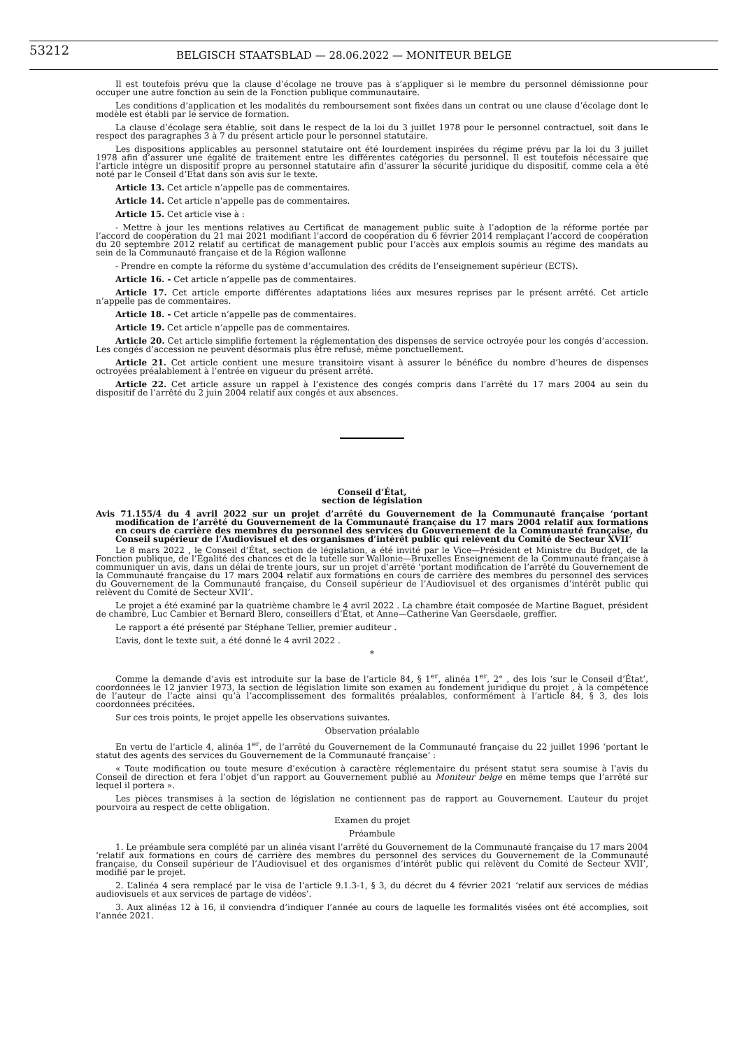53212 BELGISCH STAATSBLAD — 28.06.2022 — MONITEUR BELGE
Il est toutefois prévu que la clause d’écolage ne trouve pas à s’appliquer si le membre du personnel démissionne pour occuper une autre fonction au sein de la Fonction publique communautaire.
Les conditions d’application et les modalités du remboursement sont fixées dans un contrat ou une clause d’écolage dont le modèle est établi par le service de formation.
La clause d’écolage sera établie, soit dans le respect de la loi du 3 juillet 1978 pour le personnel contractuel, soit dans le respect des paragraphes 3 à 7 du présent article pour le personnel statutaire.
Les dispositions applicables au personnel statutaire ont été lourdement inspirées du régime prévu par la loi du 3 juillet 1978 afin d’assurer une égalité de traitement entre les différentes catégories du personnel. Il est toutefois nécessaire que l’article intègre un dispositif propre au personnel statutaire afin d’assurer la sécurité juridique du dispositif, comme cela a été noté par le Conseil d’Etat dans son avis sur le texte.
Article 13. Cet article n’appelle pas de commentaires.
Article 14. Cet article n’appelle pas de commentaires.
Article 15. Cet article vise à :
- Mettre à jour les mentions relatives au Certificat de management public suite à l’adoption de la réforme portée par l’accord de coopération du 21 mai 2021 modifiant l’accord de coopération du 6 février 2014 remplaçant l’accord de coopération du 20 septembre 2012 relatif au certificat de management public pour l’accès aux emplois soumis au régime des mandats au sein de la Communauté française et de la Région wallonne
- Prendre en compte la réforme du système d’accumulation des crédits de l’enseignement supérieur (ECTS).
Article 16. - Cet article n’appelle pas de commentaires.
Article 17. Cet article emporte différentes adaptations liées aux mesures reprises par le présent arrêté. Cet article n’appelle pas de commentaires.
Article 18. - Cet article n’appelle pas de commentaires.
Article 19. Cet article n’appelle pas de commentaires.
Article 20. Cet article simplifie fortement la réglementation des dispenses de service octroyée pour les congés d’accession. Les congés d’accession ne peuvent désormais plus être refusé, même ponctuellement.
Article 21. Cet article contient une mesure transitoire visant à assurer le bénéfice du nombre d’heures de dispenses octroyées préalablement à l’entrée en vigueur du présent arrêté.
Article 22. Cet article assure un rappel à l’existence des congés compris dans l’arrêté du 17 mars 2004 au sein du dispositif de l’arrêté du 2 juin 2004 relatif aux congés et aux absences.
Conseil d’État,
section de législation
Avis 71.155/4 du 4 avril 2022 sur un projet d’arrêté du Gouvernement de la Communauté française ‘portant modification de l’arrêté du Gouvernement de la Communauté française du 17 mars 2004 relatif aux formations en cours de carrière des membres du personnel des services du Gouvernement de la Communauté française, du Conseil supérieur de l’Audiovisuel et des organismes d’intérêt public qui relèvent du Comité de Secteur XVII’
Le 8 mars 2022 , le Conseil d’État, section de législation, a été invité par le Vice—Président et Ministre du Budget, de la Fonction publique, de l’Égalité des chances et de la tutelle sur Wallonie—Bruxelles Enseignement de la Communauté française à communiquer un avis, dans un délai de trente jours, sur un projet d’arrêté ‘portant modification de l’arrêté du Gouvernement de la Communauté française du 17 mars 2004 relatif aux formations en cours de carrière des membres du personnel des services du Gouvernement de la Communauté française, du Conseil supérieur de l’Audiovisuel et des organismes d’intérêt public qui relèvent du Comité de Secteur XVII’.
Le projet a été examiné par la quatrième chambre le 4 avril 2022 . La chambre était composée de Martine Baguet, président de chambre, Luc Cambier et Bernard Blero, conseillers d’État, et Anne—Catherine Van Geersdaele, greffier.
Le rapport a été présenté par Stéphane Tellier, premier auditeur .
L’avis, dont le texte suit, a été donné le 4 avril 2022 .
*
Comme la demande d’avis est introduite sur la base de l’article 84, § 1<sup>er</sup>, alinéa 1<sup>er</sup>, 2° , des lois ‘sur le Conseil d’État’, coordonnées le 12 janvier 1973, la section de législation limite son examen au fondement juridique du projet , à la compétence de l’auteur de l’acte ainsi qu’à l’accomplissement des formalités préalables, conformément à l’article 84, § 3, des lois coordonnées précitées.
Sur ces trois points, le projet appelle les observations suivantes.
Observation préalable
En vertu de l’article 4, alinéa 1<sup>er</sup>, de l’arrêté du Gouvernement de la Communauté française du 22 juillet 1996 ‘portant le statut des agents des services du Gouvernement de la Communauté française’ :
« Toute modification ou toute mesure d’exécution à caractère réglementaire du présent statut sera soumise à l’avis du Conseil de direction et fera l’objet d’un rapport au Gouvernement publié au Moniteur belge en même temps que l’arrêté sur lequel il portera ».
Les pièces transmises à la section de législation ne contiennent pas de rapport au Gouvernement. L’auteur du projet pourvoira au respect de cette obligation.
Examen du projet
Préambule
1. Le préambule sera complété par un alinéa visant l’arrêté du Gouvernement de la Communauté française du 17 mars 2004 ‘relatif aux formations en cours de carrière des membres du personnel des services du Gouvernement de la Communauté française, du Conseil supérieur de l’Audiovisuel et des organismes d’intérêt public qui relèvent du Comité de Secteur XVII’, modifié par le projet.
2. L’alinéa 4 sera remplacé par le visa de l’article 9.1.3-1, § 3, du décret du 4 février 2021 ‘relatif aux services de médias audiovisuels et aux services de partage de vidéos’.
3. Aux alinéas 12 à 16, il conviendra d’indiquer l’année au cours de laquelle les formalités visées ont été accomplies, soit l’année 2021.